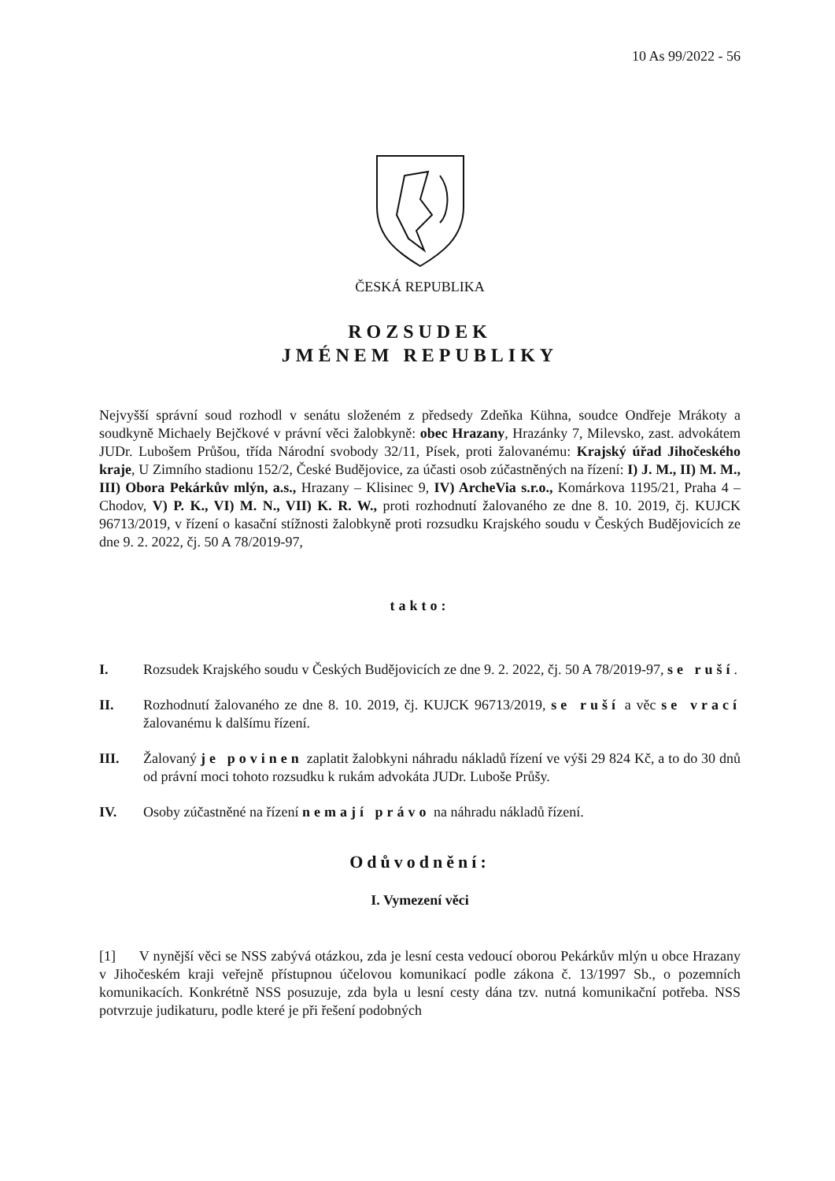10 As 99/2022 - 56
ČESKÁ REPUBLIKA
ROZSUDEK
JMÉNEM REPUBLIKY
Nejvyšší správní soud rozhodl v senátu složeném z předsedy Zdeňka Kühna, soudce Ondřeje Mrákoty a soudkyně Michaely Bejčkové v právní věci žalobkyně: obec Hrazany, Hrazánky 7, Milevsko, zast. advokátem JUDr. Lubošem Průšou, třída Národní svobody 32/11, Písek, proti žalovanému: Krajský úřad Jihočeského kraje, U Zimního stadionu 152/2, České Budějovice, za účasti osob zúčastněných na řízení: I) J. M., II) M. M., III) Obora Pekárkův mlýn, a.s., Hrazany – Klisinec 9, IV) ArcheVia s.r.o., Komárkova 1195/21, Praha 4 – Chodov, V) P. K., VI) M. N., VII) K. R. W., proti rozhodnutí žalovaného ze dne 8. 10. 2019, čj. KUJCK 96713/2019, v řízení o kasační stížnosti žalobkyně proti rozsudku Krajského soudu v Českých Budějovicích ze dne 9. 2. 2022, čj. 50 A 78/2019-97,
takto:
I. Rozsudek Krajského soudu v Českých Budějovicích ze dne 9. 2. 2022, čj. 50 A 78/2019-97, se ruší.
II. Rozhodnutí žalovaného ze dne 8. 10. 2019, čj. KUJCK 96713/2019, se ruší a věc se vrací žalovanému k dalšímu řízení.
III. Žalovaný je povinen zaplatit žalobkyni náhradu nákladů řízení ve výši 29 824 Kč, a to do 30 dnů od právní moci tohoto rozsudku k rukám advokáta JUDr. Luboše Průšy.
IV. Osoby zúčastněné na řízení nemají právo na náhradu nákladů řízení.
Odůvodnění:
I. Vymezení věci
[1] V nynější věci se NSS zabývá otázkou, zda je lesní cesta vedoucí oborou Pekárkův mlýn u obce Hrazany v Jihočeském kraji veřejně přístupnou účelovou komunikací podle zákona č. 13/1997 Sb., o pozemních komunikacích. Konkrétně NSS posuzuje, zda byla u lesní cesty dána tzv. nutná komunikační potřeba. NSS potvrzuje judikaturu, podle které je při řešení podobných